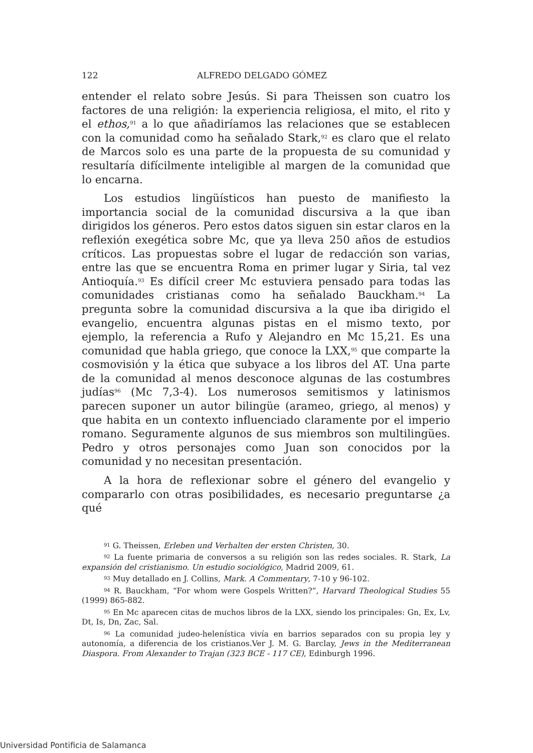122 ALFREDO DELGADO GÓMEZ
entender el relato sobre Jesús. Si para Theissen son cuatro los factores de una religión: la experiencia religiosa, el mito, el rito y el ethos,<sup>91</sup> a lo que añadiríamos las relaciones que se establecen con la comunidad como ha señalado Stark,<sup>92</sup> es claro que el relato de Marcos solo es una parte de la propuesta de su comunidad y resultaría difícilmente inteligible al margen de la comunidad que lo encarna.
Los estudios lingüísticos han puesto de manifiesto la importancia social de la comunidad discursiva a la que iban dirigidos los géneros. Pero estos datos siguen sin estar claros en la reflexión exegética sobre Mc, que ya lleva 250 años de estudios críticos. Las propuestas sobre el lugar de redacción son varias, entre las que se encuentra Roma en primer lugar y Siria, tal vez Antioquía.<sup>93</sup> Es difícil creer Mc estuviera pensado para todas las comunidades cristianas como ha señalado Bauckham.<sup>94</sup> La pregunta sobre la comunidad discursiva a la que iba dirigido el evangelio, encuentra algunas pistas en el mismo texto, por ejemplo, la referencia a Rufo y Alejandro en Mc 15,21. Es una comunidad que habla griego, que conoce la LXX,<sup>95</sup> que comparte la cosmovisión y la ética que subyace a los libros del AT. Una parte de la comunidad al menos desconoce algunas de las costumbres judías<sup>96</sup> (Mc 7,3-4). Los numerosos semitismos y latinismos parecen suponer un autor bilingüe (arameo, griego, al menos) y que habita en un contexto influenciado claramente por el imperio romano. Seguramente algunos de sus miembros son multilingües. Pedro y otros personajes como Juan son conocidos por la comunidad y no necesitan presentación.
A la hora de reflexionar sobre el género del evangelio y compararlo con otras posibilidades, es necesario preguntarse ¿a qué
<sup>91</sup> G. Theissen, Erleben und Verhalten der ersten Christen, 30.
<sup>92</sup> La fuente primaria de conversos a su religión son las redes sociales. R. Stark, La expansión del cristianismo. Un estudio sociológico, Madrid 2009, 61.
<sup>93</sup> Muy detallado en J. Collins, Mark. A Commentary, 7-10 y 96-102.
<sup>94</sup> R. Bauckham, “For whom were Gospels Written?”, Harvard Theological Studies 55 (1999) 865-882.
<sup>95</sup> En Mc aparecen citas de muchos libros de la LXX, siendo los principales: Gn, Ex, Lv, Dt, Is, Dn, Zac, Sal.
<sup>96</sup> La comunidad judeo-helenística vivía en barrios separados con su propia ley y autonomía, a diferencia de los cristianos.Ver J. M. G. Barclay, Jews in the Mediterranean Diaspora. From Alexander to Trajan (323 BCE - 117 CE), Edinburgh 1996.
Universidad Pontificia de Salamanca